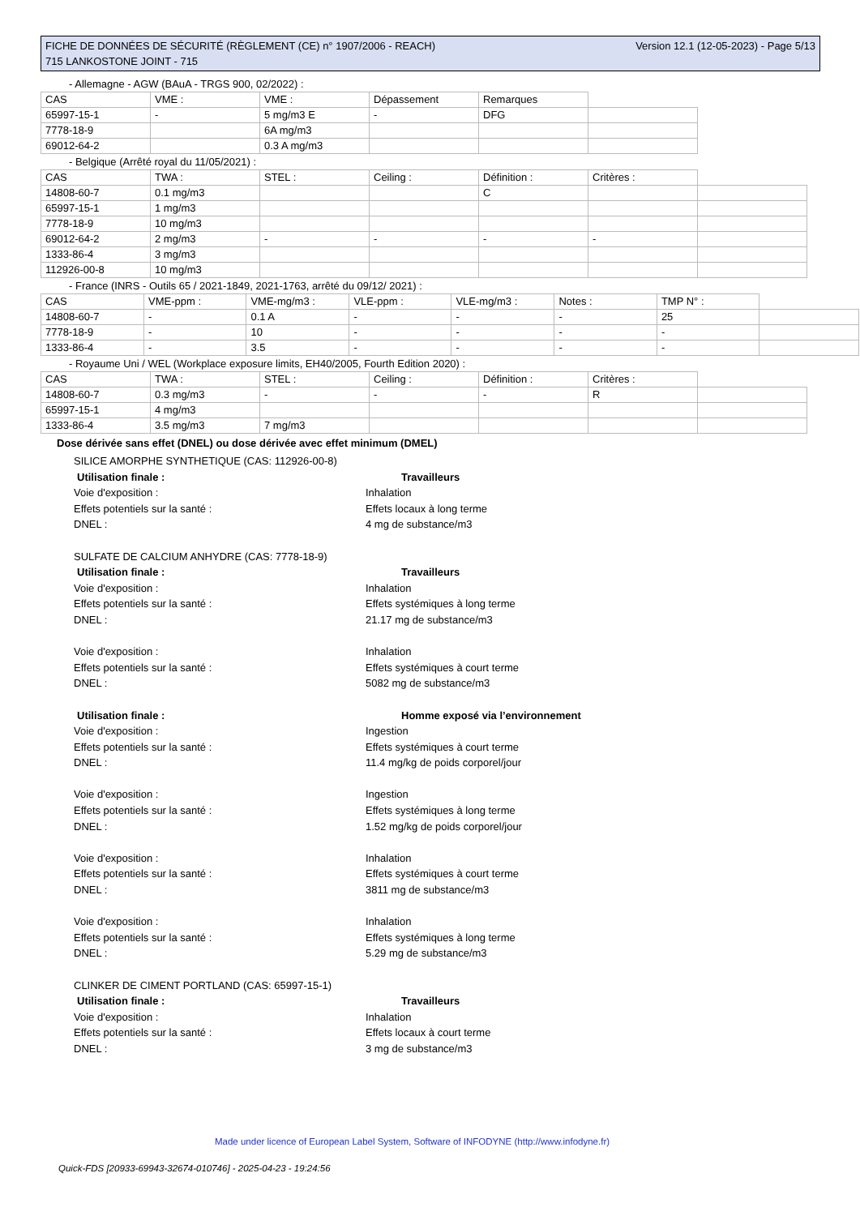Version 12.1 (12-05-2023) - Page 5/13 FICHE DE DONNÉES DE SÉCURITÉ (RÈGLEMENT (CE) n° 1907/2006 - REACH)
715 LANKOSTONE JOINT - 715
- Allemagne - AGW (BAuA - TRGS 900, 02/2022) :
| CAS | VME : | VME : | Dépassement | Remarques | |
| 65997-15-1 | - | 5 mg/m3 E | - | DFG | |
| 7778-18-9 | | 6A mg/m3 | | | |
| 69012-64-2 | | 0.3 A mg/m3 | | | |
- Belgique (Arrêté royal du 11/05/2021) :
| CAS | TWA : | STEL : | Ceiling : | Définition : | Critères : | |
| 14808-60-7 | 0.1 mg/m3 | | | C | | |
| 65997-15-1 | 1 mg/m3 | | | | | |
| 7778-18-9 | 10 mg/m3 | | | | | |
| 69012-64-2 | 2 mg/m3 | - | - | - | - | |
| 1333-86-4 | 3 mg/m3 | | | | | |
| 112926-00-8 | 10 mg/m3 | | | | | |
- France (INRS - Outils 65 / 2021-1849, 2021-1763, arrêté du 09/12/ 2021) :
| CAS | VME-ppm : | VME-mg/m3 : | VLE-ppm : | VLE-mg/m3 : | Notes : | TMP N° : | |
| 14808-60-7 | - | 0.1 A | - | - | - | 25 | |
| 7778-18-9 | - | 10 | - | - | - | - | |
| 1333-86-4 | - | 3.5 | - | - | - | - | |
- Royaume Uni / WEL (Workplace exposure limits, EH40/2005, Fourth Edition 2020) :
| CAS | TWA : | STEL : | Ceiling : | Définition : | Critères : | |
| 14808-60-7 | 0.3 mg/m3 | - | - | - | R | |
| 65997-15-1 | 4 mg/m3 | | | | | |
| 1333-86-4 | 3.5 mg/m3 | 7 mg/m3 | | | | |
Dose dérivée sans effet (DNEL) ou dose dérivée avec effet minimum (DMEL)
SILICE AMORPHE SYNTHETIQUE (CAS: 112926-00-8)
Utilisation finale : Travailleurs
Voie d'exposition : Inhalation
Effets potentiels sur la santé : Effets locaux à long terme
DNEL : 4 mg de substance/m3
SULFATE DE CALCIUM ANHYDRE (CAS: 7778-18-9)
Utilisation finale : Travailleurs
Voie d'exposition : Inhalation
Effets potentiels sur la santé : Effets systémiques à long terme
DNEL : 21.17 mg de substance/m3
Voie d'exposition : Inhalation
Effets potentiels sur la santé : Effets systémiques à court terme
DNEL : 5082 mg de substance/m3
Utilisation finale : Homme exposé via l’environnement
Voie d'exposition : Ingestion
Effets potentiels sur la santé : Effets systémiques à court terme
DNEL : 11.4 mg/kg de poids corporel/jour
Voie d'exposition : Ingestion
Effets potentiels sur la santé : Effets systémiques à long terme
DNEL : 1.52 mg/kg de poids corporel/jour
Voie d'exposition : Inhalation
Effets potentiels sur la santé : Effets systémiques à court terme
DNEL : 3811 mg de substance/m3
Voie d'exposition : Inhalation
Effets potentiels sur la santé : Effets systémiques à long terme
DNEL : 5.29 mg de substance/m3
CLINKER DE CIMENT PORTLAND (CAS: 65997-15-1)
Utilisation finale : Travailleurs
Voie d'exposition : Inhalation
Effets potentiels sur la santé : Effets locaux à court terme
DNEL : 3 mg de substance/m3
Made under licence of European Label System, Software of INFODYNE (http://www.infodyne.fr)
Quick-FDS [20933-69943-32674-010746] - 2025-04-23 - 19:24:56